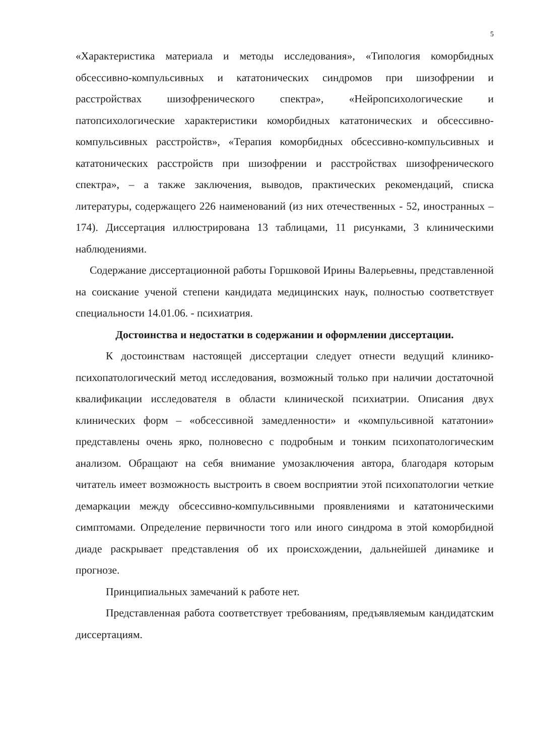5
«Характеристика материала и методы исследования», «Типология коморбидных обсессивно-компульсивных и кататонических синдромов при шизофрении и расстройствах шизофренического спектра», «Нейропсихологические и патопсихологические характеристики коморбидных кататонических и обсессивно-компульсивных расстройств», «Терапия коморбидных обсессивно-компульсивных и кататонических расстройств при шизофрении и расстройствах шизофренического спектра», – а также заключения, выводов, практических рекомендаций, списка литературы, содержащего 226 наименований (из них отечественных - 52, иностранных – 174). Диссертация иллюстрирована 13 таблицами, 11 рисунками, 3 клиническими наблюдениями.
Содержание диссертационной работы Горшковой Ирины Валерьевны, представленной на соискание ученой степени кандидата медицинских наук, полностью соответствует специальности 14.01.06. - психиатрия.
Достоинства и недостатки в содержании и оформлении диссертации.
К достоинствам настоящей диссертации следует отнести ведущий клинико-психопатологический метод исследования, возможный только при наличии достаточной квалификации исследователя в области клинической психиатрии. Описания двух клинических форм – «обсессивной замедленности» и «компульсивной кататонии» представлены очень ярко, полновесно с подробным и тонким психопатологическим анализом. Обращают на себя внимание умозаключения автора, благодаря которым читатель имеет возможность выстроить в своем восприятии этой психопатологии четкие демаркации между обсессивно-компульсивными проявлениями и кататоническими симптомами. Определение первичности того или иного синдрома в этой коморбидной диаде раскрывает представления об их происхождении, дальнейшей динамике и прогнозе.
Принципиальных замечаний к работе нет.
Представленная работа соответствует требованиям, предъявляемым кандидатским диссертациям.